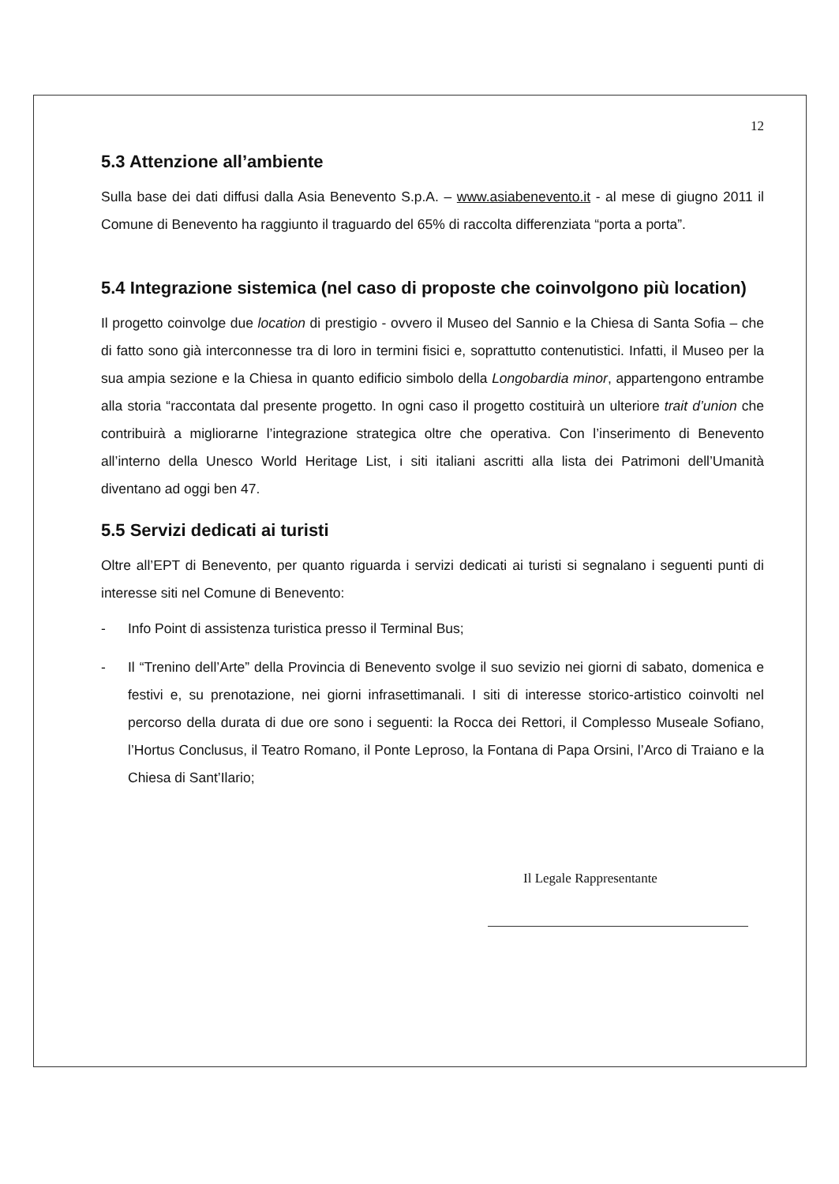12
5.3 Attenzione all’ambiente
Sulla base dei dati diffusi dalla Asia Benevento S.p.A. – www.asiabenevento.it - al mese di giugno 2011 il Comune di Benevento ha raggiunto il traguardo del 65% di raccolta differenziata “porta a porta”.
5.4 Integrazione sistemica (nel caso di proposte che coinvolgono più location)
Il progetto coinvolge due location di prestigio - ovvero il Museo del Sannio e la Chiesa di Santa Sofia – che di fatto sono già interconnesse tra di loro in termini fisici e, soprattutto contenutistici. Infatti, il Museo per la sua ampia sezione e la Chiesa in quanto edificio simbolo della Longobardia minor, appartengono entrambe alla storia “raccontata dal presente progetto. In ogni caso il progetto costituirà un ulteriore trait d’union che contribuirà a migliorarne l’integrazione strategica oltre che operativa. Con l’inserimento di Benevento all’interno della Unesco World Heritage List, i siti italiani ascritti alla lista dei Patrimoni dell’Umanità diventano ad oggi ben 47.
5.5 Servizi dedicati ai turisti
Oltre all’EPT di Benevento, per quanto riguarda i servizi dedicati ai turisti si segnalano i seguenti punti di interesse siti nel Comune di Benevento:
- Info Point di assistenza turistica presso il Terminal Bus;
- Il “Trenino dell’Arte” della Provincia di Benevento svolge il suo sevizio nei giorni di sabato, domenica e festivi e, su prenotazione, nei giorni infrasettimanali. I siti di interesse storico-artistico coinvolti nel percorso della durata di due ore sono i seguenti: la Rocca dei Rettori, il Complesso Museale Sofiano, l’Hortus Conclusus, il Teatro Romano, il Ponte Leproso, la Fontana di Papa Orsini, l’Arco di Traiano e la Chiesa di Sant’Ilario;
Il Legale Rappresentante